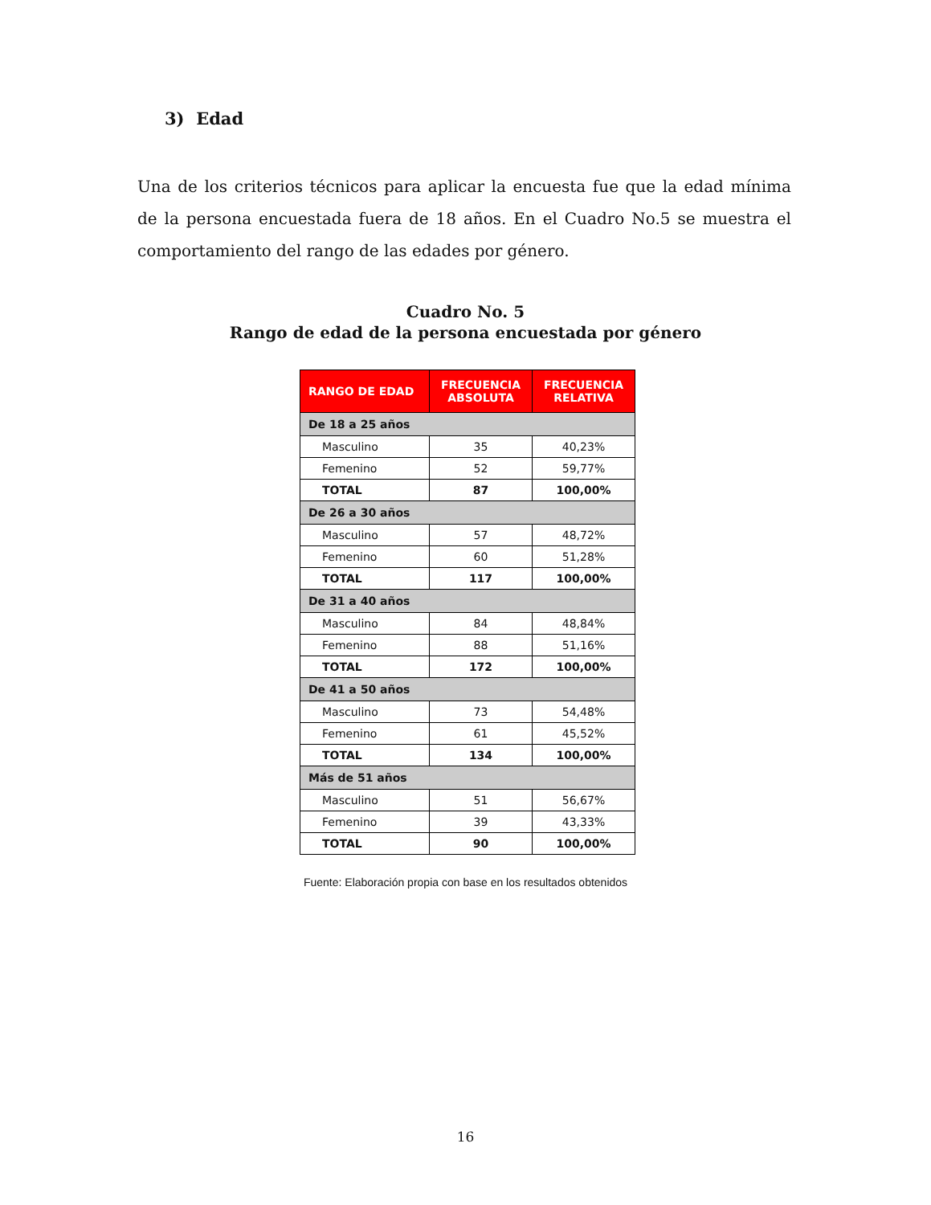3) Edad
Una de los criterios técnicos para aplicar la encuesta fue que la edad mínima de la persona encuestada fuera de 18 años. En el Cuadro No.5 se muestra el comportamiento del rango de las edades por género.
Cuadro No. 5
Rango de edad de la persona encuestada por género
| RANGO DE EDAD | FRECUENCIA ABSOLUTA | FRECUENCIA RELATIVA |
| --- | --- | --- |
| De 18 a 25 años | | |
| Masculino | 35 | 40,23% |
| Femenino | 52 | 59,77% |
| TOTAL | 87 | 100,00% |
| De 26 a 30 años | | |
| Masculino | 57 | 48,72% |
| Femenino | 60 | 51,28% |
| TOTAL | 117 | 100,00% |
| De 31 a 40 años | | |
| Masculino | 84 | 48,84% |
| Femenino | 88 | 51,16% |
| TOTAL | 172 | 100,00% |
| De 41 a 50 años | | |
| Masculino | 73 | 54,48% |
| Femenino | 61 | 45,52% |
| TOTAL | 134 | 100,00% |
| Más de 51 años | | |
| Masculino | 51 | 56,67% |
| Femenino | 39 | 43,33% |
| TOTAL | 90 | 100,00% |
Fuente: Elaboración propia con base en los resultados obtenidos
16